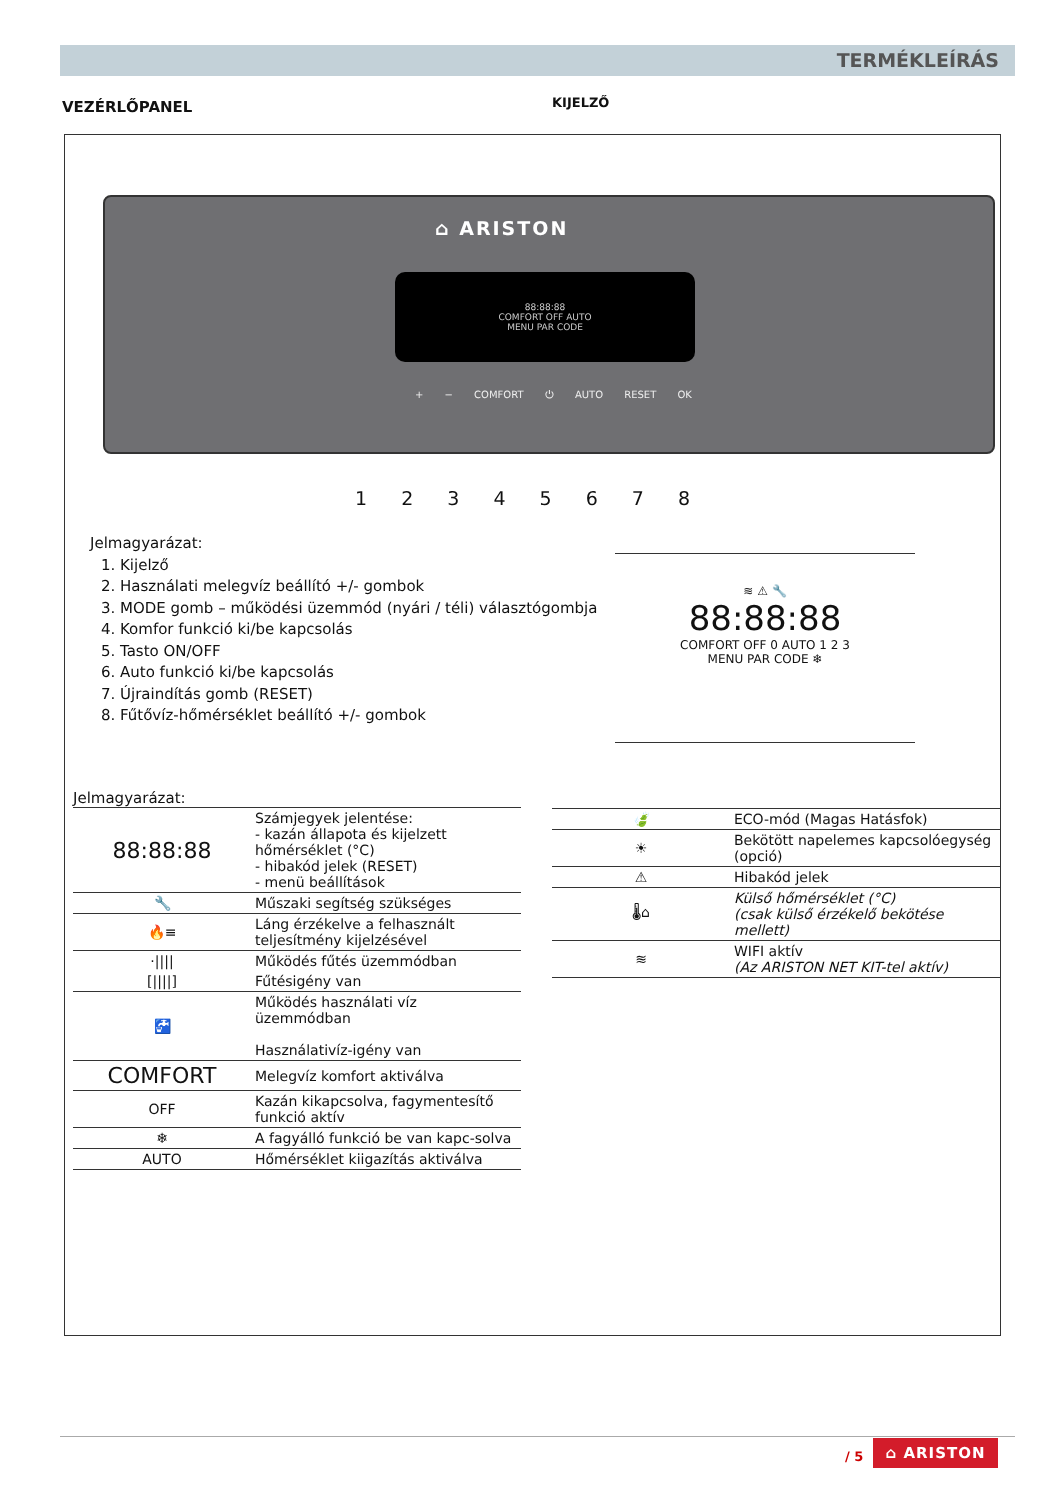TERMÉKLEÍRÁS
VEZÉRLŐPANEL KIJELZŐ
⌂ ARISTON
88:88:88
COMFORT OFF AUTO
MENU PAR CODE
+ − COMFORT ⏻ AUTO RESET OK
1 2 3 4 5 6 7 8
Jelmagyarázat:
1. Kijelző
2. Használati melegvíz beállító +/- gombok
3. MODE gomb – működési üzemmód (nyári / téli) választógombja
4. Komfor funkció ki/be kapcsolás
5. Tasto ON/OFF
6. Auto funkció ki/be kapcsolás
7. Újraindítás gomb (RESET)
8. Fűtővíz-hőmérséklet beállító +/- gombok
≋ ⚠ 🔧
88:88:88
COMFORT OFF 0 AUTO 1 2 3
MENU PAR CODE ❄
Jelmagyarázat:
| 88:88:88 | Számjegyek jelentése: - kazán állapota és kijelzett hőmérséklet (°C) - hibakód jelek (RESET) - menü beállítások |
| 🔧 | Műszaki segítség szükséges |
| 🔥≡ | Láng érzékelve a felhasznált teljesítmény kijelzésével |
| ·//// | Működés fűtés üzemmódban |
| [////] | Fűtésigény van |
| 🚰 | Működés használati víz üzemmódban Használativíz-igény van |
| COMFORT | Melegvíz komfort aktiválva |
| OFF | Kazán kikapcsolva, fagymentesítő funkció aktív |
| ❄ | A fagyálló funkció be van kapc-solva |
| AUTO | Hőmérséklet kiigazítás aktiválva |
| 🍃 | ECO-mód (Magas Hatásfok) |
| ☀ | Bekötött napelemes kapcsolóegység (opció) |
| ⚠ | Hibakód jelek |
| 🌡⌂ | Külső hőmérséklet (°C) (csak külső érzékelő bekötése mellett) |
| ≋ | WIFI aktív (Az ARISTON NET KIT-tel aktív) |
/ 5
⌂ ARISTON